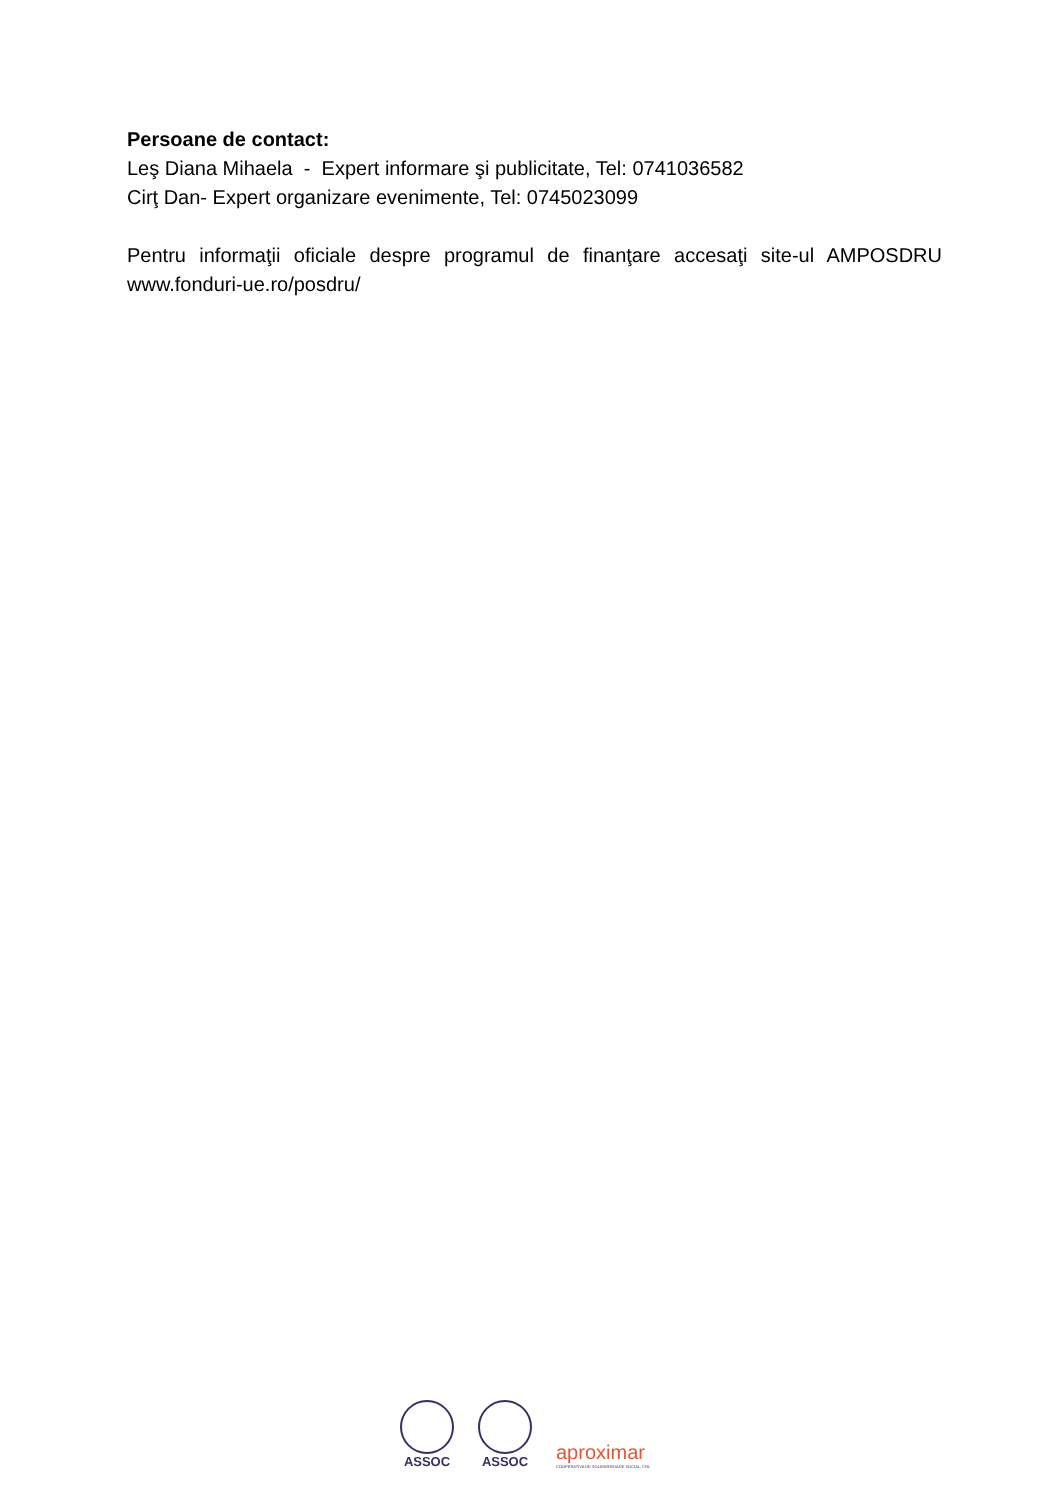Persoane de contact:
Leş Diana Mihaela - Expert informare şi publicitate, Tel: 0741036582
Cirţ Dan- Expert organizare evenimente, Tel: 0745023099
Pentru informaţii oficiale despre programul de finanţare accesaţi site-ul AMPOSDRU www.fonduri-ue.ro/posdru/
ASSOC
ASSOC
aproximar
COOPERATIVA DE SOLIDARIEDADE SOCIAL, CRL